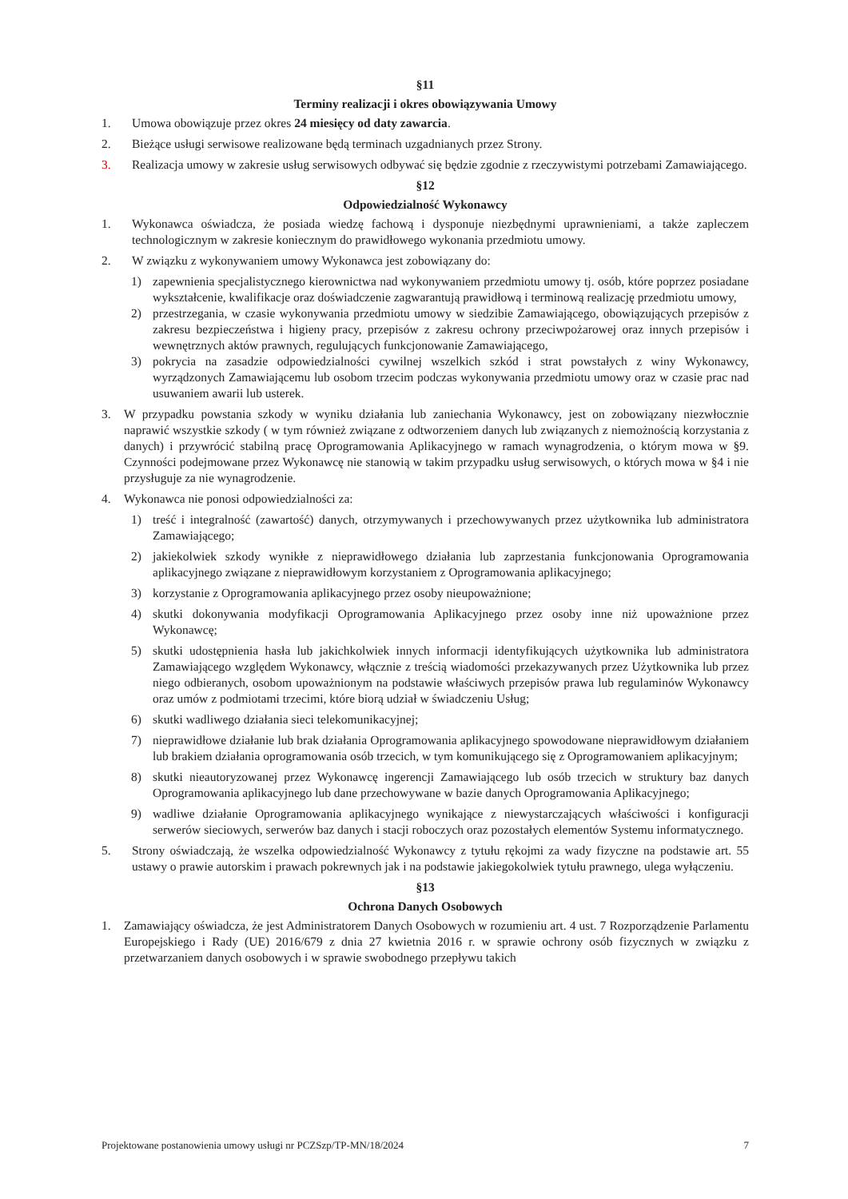§11
Terminy realizacji i okres obowiązywania Umowy
1. Umowa obowiązuje przez okres 24 miesięcy od daty zawarcia.
2. Bieżące usługi serwisowe realizowane będą terminach uzgadnianych przez Strony.
3. Realizacja umowy w zakresie usług serwisowych odbywać się będzie zgodnie z rzeczywistymi potrzebami Zamawiającego.
§12
Odpowiedzialność Wykonawcy
1. Wykonawca oświadcza, że posiada wiedzę fachową i dysponuje niezbędnymi uprawnieniami, a także zapleczem technologicznym w zakresie koniecznym do prawidłowego wykonania przedmiotu umowy.
2. W związku z wykonywaniem umowy Wykonawca jest zobowiązany do:
1) zapewnienia specjalistycznego kierownictwa nad wykonywaniem przedmiotu umowy tj. osób, które poprzez posiadane wykształcenie, kwalifikacje oraz doświadczenie zagwarantują prawidłową i terminową realizację przedmiotu umowy,
2) przestrzegania, w czasie wykonywania przedmiotu umowy w siedzibie Zamawiającego, obowiązujących przepisów z zakresu bezpieczeństwa i higieny pracy, przepisów z zakresu ochrony przeciwpożarowej oraz innych przepisów i wewnętrznych aktów prawnych, regulujących funkcjonowanie Zamawiającego,
3) pokrycia na zasadzie odpowiedzialności cywilnej wszelkich szkód i strat powstałych z winy Wykonawcy, wyrządzonych Zamawiającemu lub osobom trzecim podczas wykonywania przedmiotu umowy oraz w czasie prac nad usuwaniem awarii lub usterek.
3. W przypadku powstania szkody w wyniku działania lub zaniechania Wykonawcy, jest on zobowiązany niezwłocznie naprawić wszystkie szkody ( w tym również związane z odtworzeniem danych lub związanych z niemożnością korzystania z danych) i przywrócić stabilną pracę Oprogramowania Aplikacyjnego w ramach wynagrodzenia, o którym mowa w §9. Czynności podejmowane przez Wykonawcę nie stanowią w takim przypadku usług serwisowych, o których mowa w §4 i nie przysługuje za nie wynagrodzenie.
4. Wykonawca nie ponosi odpowiedzialności za:
1) treść i integralność (zawartość) danych, otrzymywanych i przechowywanych przez użytkownika lub administratora Zamawiającego;
2) jakiekolwiek szkody wynikłe z nieprawidłowego działania lub zaprzestania funkcjonowania Oprogramowania aplikacyjnego związane z nieprawidłowym korzystaniem z Oprogramowania aplikacyjnego;
3) korzystanie z Oprogramowania aplikacyjnego przez osoby nieupoważnione;
4) skutki dokonywania modyfikacji Oprogramowania Aplikacyjnego przez osoby inne niż upoważnione przez Wykonawcę;
5) skutki udostępnienia hasła lub jakichkolwiek innych informacji identyfikujących użytkownika lub administratora Zamawiającego względem Wykonawcy, włącznie z treścią wiadomości przekazywanych przez Użytkownika lub przez niego odbieranych, osobom upoważnionym na podstawie właściwych przepisów prawa lub regulaminów Wykonawcy oraz umów z podmiotami trzecimi, które biorą udział w świadczeniu Usług;
6) skutki wadliwego działania sieci telekomunikacyjnej;
7) nieprawidłowe działanie lub brak działania Oprogramowania aplikacyjnego spowodowane nieprawidłowym działaniem lub brakiem działania oprogramowania osób trzecich, w tym komunikującego się z Oprogramowaniem aplikacyjnym;
8) skutki nieautoryzowanej przez Wykonawcę ingerencji Zamawiającego lub osób trzecich w struktury baz danych Oprogramowania aplikacyjnego lub dane przechowywane w bazie danych Oprogramowania Aplikacyjnego;
9) wadliwe działanie Oprogramowania aplikacyjnego wynikające z niewystarczających właściwości i konfiguracji serwerów sieciowych, serwerów baz danych i stacji roboczych oraz pozostałych elementów Systemu informatycznego.
5. Strony oświadczają, że wszelka odpowiedzialność Wykonawcy z tytułu rękojmi za wady fizyczne na podstawie art. 55 ustawy o prawie autorskim i prawach pokrewnych jak i na podstawie jakiegokolwiek tytułu prawnego, ulega wyłączeniu.
§13
Ochrona Danych Osobowych
1. Zamawiający oświadcza, że jest Administratorem Danych Osobowych w rozumieniu art. 4 ust. 7 Rozporządzenie Parlamentu Europejskiego i Rady (UE) 2016/679 z dnia 27 kwietnia 2016 r. w sprawie ochrony osób fizycznych w związku z przetwarzaniem danych osobowych i w sprawie swobodnego przepływu takich
Projektowane postanowienia umowy usługi nr PCZSzp/TP-MN/18/2024 7